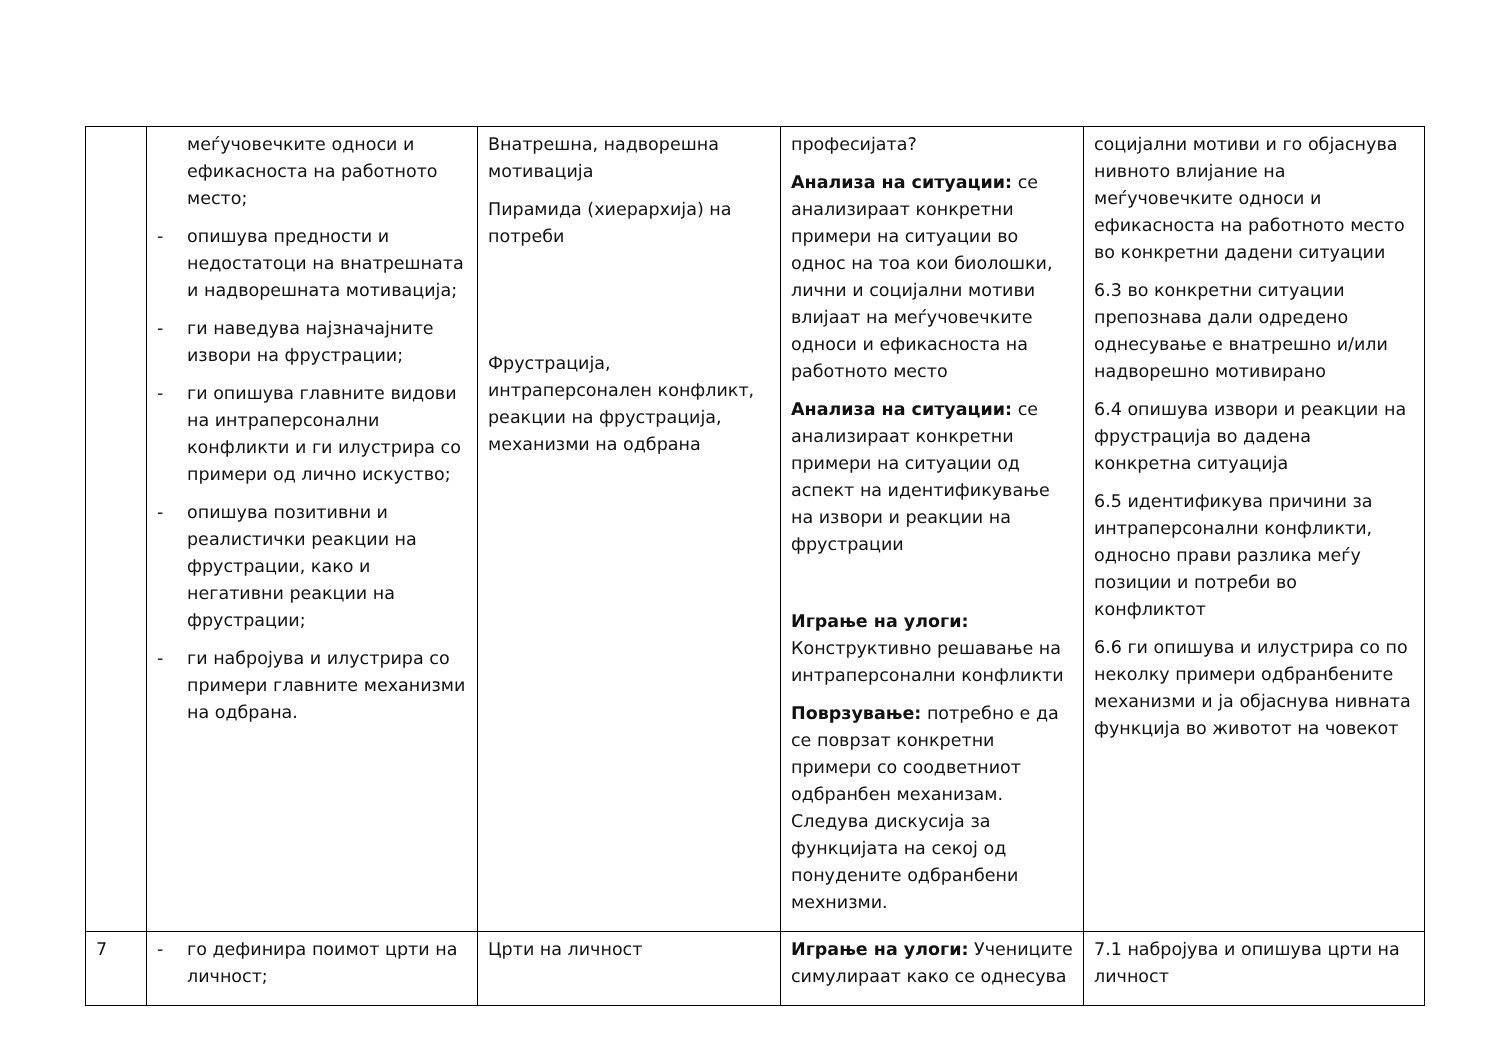| | меѓучовечките односи и ефикасноста на работното место; - опишува предности и недостатоци на внатрешната и надворешната мотивација; - ги наведува најзначајните извори на фрустрации; - ги опишува главните видови на интраперсонални конфликти и ги илустрира со примери од лично искуство; - опишува позитивни и реалистички реакции на фрустрации, како и негативни реакции на фрустрации; - ги набројува и илустрира со примери главните механизми на одбрана. | Внатрешна, надворешна мотивација Пирамида (хиерархија) на потреби Фрустрација, интраперсонален конфликт, реакции на фрустрација, механизми на одбрана | професијата? Анализа на ситуации: се анализираат конкретни примери на ситуации во однос на тоа кои биолошки, лични и социјални мотиви влијаат на меѓучовечките односи и ефикасноста на работното место Анализа на ситуации: се анализираат конкретни примери на ситуации од аспект на идентификување на извори и реакции на фрустрации Играње на улоги: Конструктивно решавање на интраперсонални конфликти Поврзување: потребно е да се поврзат конкретни примери со соодветниот одбранбен механизам. Следува дискусија за функцијата на секој од понудените одбранбени мехнизми. | социјални мотиви и го објаснува нивното влијание на меѓучовечките односи и ефикасноста на работното место во конкретни дадени ситуации 6.3 во конкретни ситуации препознава дали одредено однесување е внатрешно и/или надворешно мотивирано 6.4 опишува извори и реакции на фрустрација во дадена конкретна ситуација 6.5 идентификува причини за интраперсонални конфликти, односно прави разлика меѓу позиции и потреби во конфликтот 6.6 ги опишува и илустрира со по неколку примери одбранбените механизми и ја објаснува нивната функција во животот на човекот |
| 7 | - го дефинира поимот црти на личност; | Црти на личност | Играње на улоги: Учениците симулираат како се однесува | 7.1 набројува и опишува црти на личност |